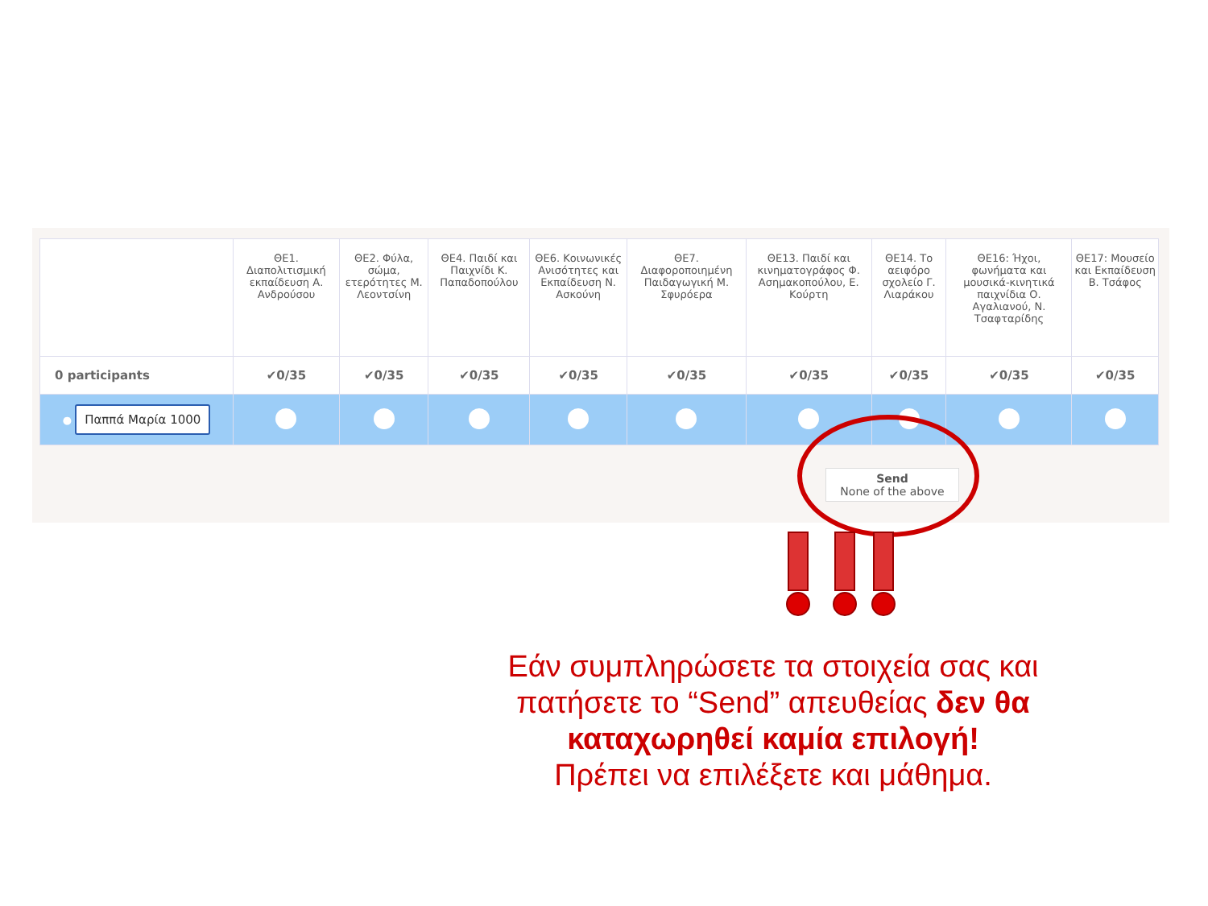| | ΘΕ1. Διαπολιτισμική εκπαίδευση Α. Ανδρούσου | ΘΕ2. Φύλα, σώμα, ετερότητες Μ. Λεοντσίνη | ΘΕ4. Παιδί και Παιχνίδι Κ. Παπαδοπούλου | ΘΕ6. Κοινωνικές Ανισότητες και Εκπαίδευση Ν. Ασκούνη | ΘΕ7. Διαφοροποιημένη Παιδαγωγική Μ. Σφυρόερα | ΘΕ13. Παιδί και κινηματογράφος Φ. Ασημακοπούλου, Ε. Κούρτη | ΘΕ14. Το αειφόρο σχολείο Γ. Λιαράκου | ΘΕ16: Ήχοι, φωνήματα και μουσικά-κινητικά παιχνίδια Ο. Αγαλιανού, Ν. Τσαφταρίδης | ΘΕ17: Μουσείο και Εκπαίδευση Β. Τσάφος |
| --- | --- | --- | --- | --- | --- | --- | --- | --- | --- |
| 0 participants | ✔0/35 | ✔0/35 | ✔0/35 | ✔0/35 | ✔0/35 | ✔0/35 | ✔0/35 | ✔0/35 | ✔0/35 |
| ● Παππά Μαρία 1000 | | | | | | | | | |
Send
None of the above
Εάν συμπληρώσετε τα στοιχεία σας και πατήσετε το “Send” απευθείας δεν θα καταχωρηθεί καμία επιλογή!
Πρέπει να επιλέξετε και μάθημα.